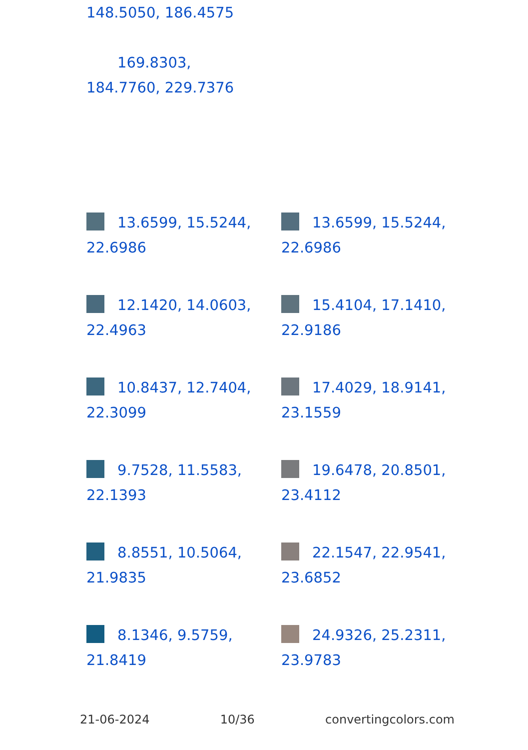148.5050, 186.4575
169.8303,
184.7760, 229.7376
13.6599, 15.5244, 22.6986
13.6599, 15.5244, 22.6986
12.1420, 14.0603, 22.4963
15.4104, 17.1410, 22.9186
10.8437, 12.7404, 22.3099
17.4029, 18.9141, 23.1559
9.7528, 11.5583, 22.1393
19.6478, 20.8501, 23.4112
8.8551, 10.5064, 21.9835
22.1547, 22.9541, 23.6852
8.1346, 9.5759, 21.8419
24.9326, 25.2311, 23.9783
21-06-2024 10/36 convertingcolors.com